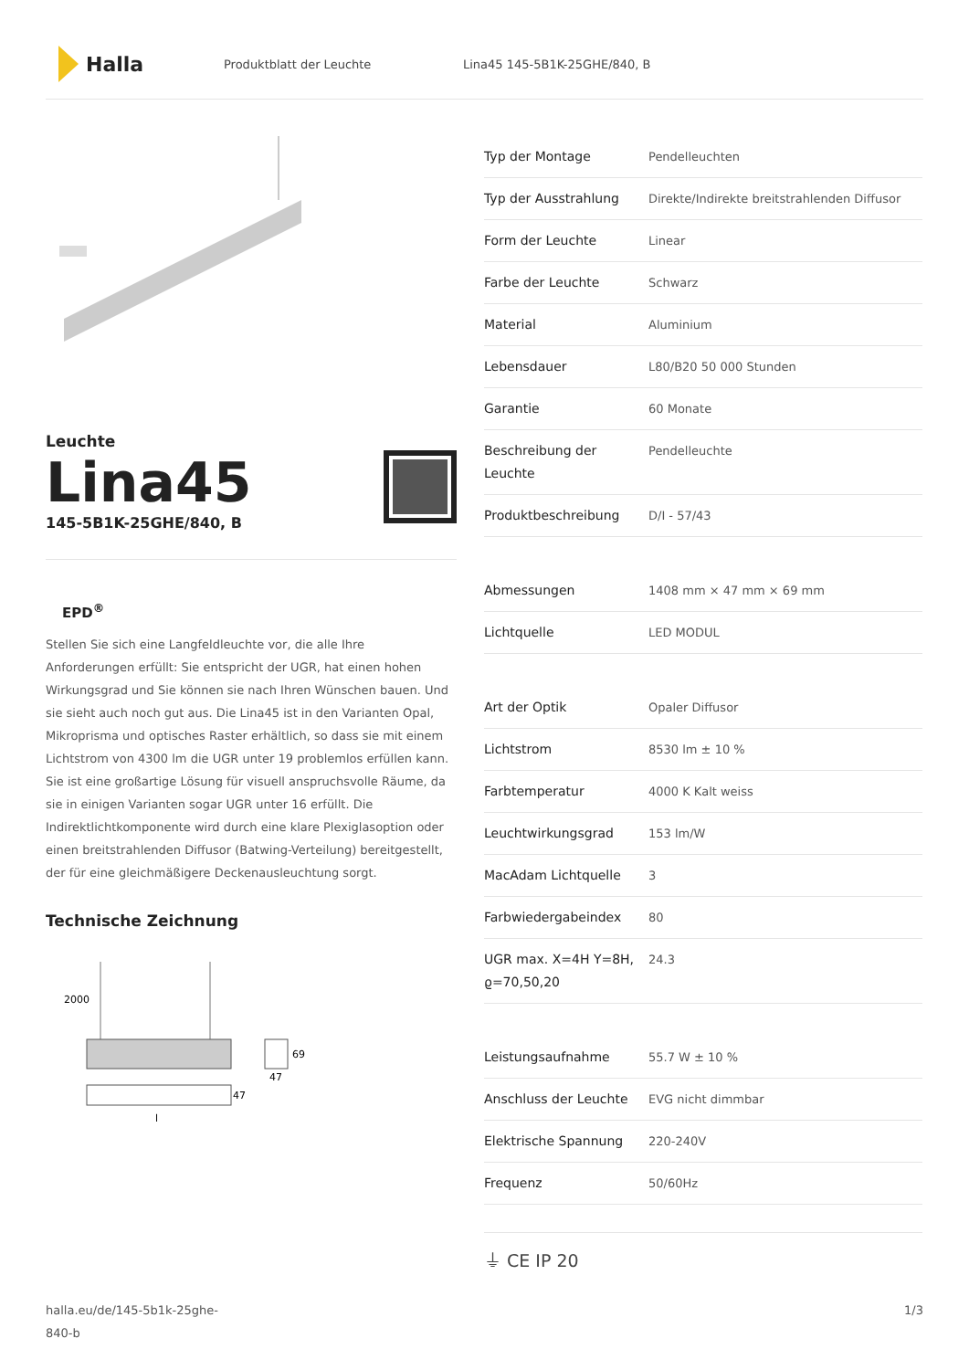Halla
Produktblatt der Leuchte Lina45 145-5B1K-25GHE/840, B
Leuchte
Lina45
145-5B1K-25GHE/840, B
EPD<sup>®</sup>
Stellen Sie sich eine Langfeldleuchte vor, die alle Ihre Anforderungen erfüllt: Sie entspricht der UGR, hat einen hohen Wirkungsgrad und Sie können sie nach Ihren Wünschen bauen. Und sie sieht auch noch gut aus. Die Lina45 ist in den Varianten Opal, Mikroprisma und optisches Raster erhältlich, so dass sie mit einem Lichtstrom von 4300 lm die UGR unter 19 problemlos erfüllen kann. Sie ist eine großartige Lösung für visuell anspruchsvolle Räume, da sie in einigen Varianten sogar UGR unter 16 erfüllt. Die Indirektlichtkomponente wird durch eine klare Plexiglasoption oder einen breitstrahlenden Diffusor (Batwing-Verteilung) bereitgestellt, der für eine gleichmäßigere Deckenausleuchtung sorgt.
Technische Zeichnung
2000
47
69
47
l
| Typ der Montage | Pendelleuchten |
| Typ der Ausstrahlung | Direkte/Indirekte breitstrahlenden Diffusor |
| Form der Leuchte | Linear |
| Farbe der Leuchte | Schwarz |
| Material | Aluminium |
| Lebensdauer | L80/B20 50 000 Stunden |
| Garantie | 60 Monate |
| Beschreibung der Leuchte | Pendelleuchte |
| Produktbeschreibung | D/I - 57/43 |
| Abmessungen | 1408 mm × 47 mm × 69 mm |
| Lichtquelle | LED MODUL |
| Art der Optik | Opaler Diffusor |
| Lichtstrom | 8530 lm ± 10 % |
| Farbtemperatur | 4000 K Kalt weiss |
| Leuchtwirkungsgrad | 153 lm/W |
| MacAdam Lichtquelle | 3 |
| Farbwiedergabeindex | 80 |
| UGR max. X=4H Y=8H, ϱ=70,50,20 | 24.3 |
| Leistungsaufnahme | 55.7 W ± 10 % |
| Anschluss der Leuchte | EVG nicht dimmbar |
| Elektrische Spannung | 220-240V |
| Frequenz | 50/60Hz |
⏚ CE IP 20
halla.eu/de/145-5b1k-25ghe-
840-b
1/3